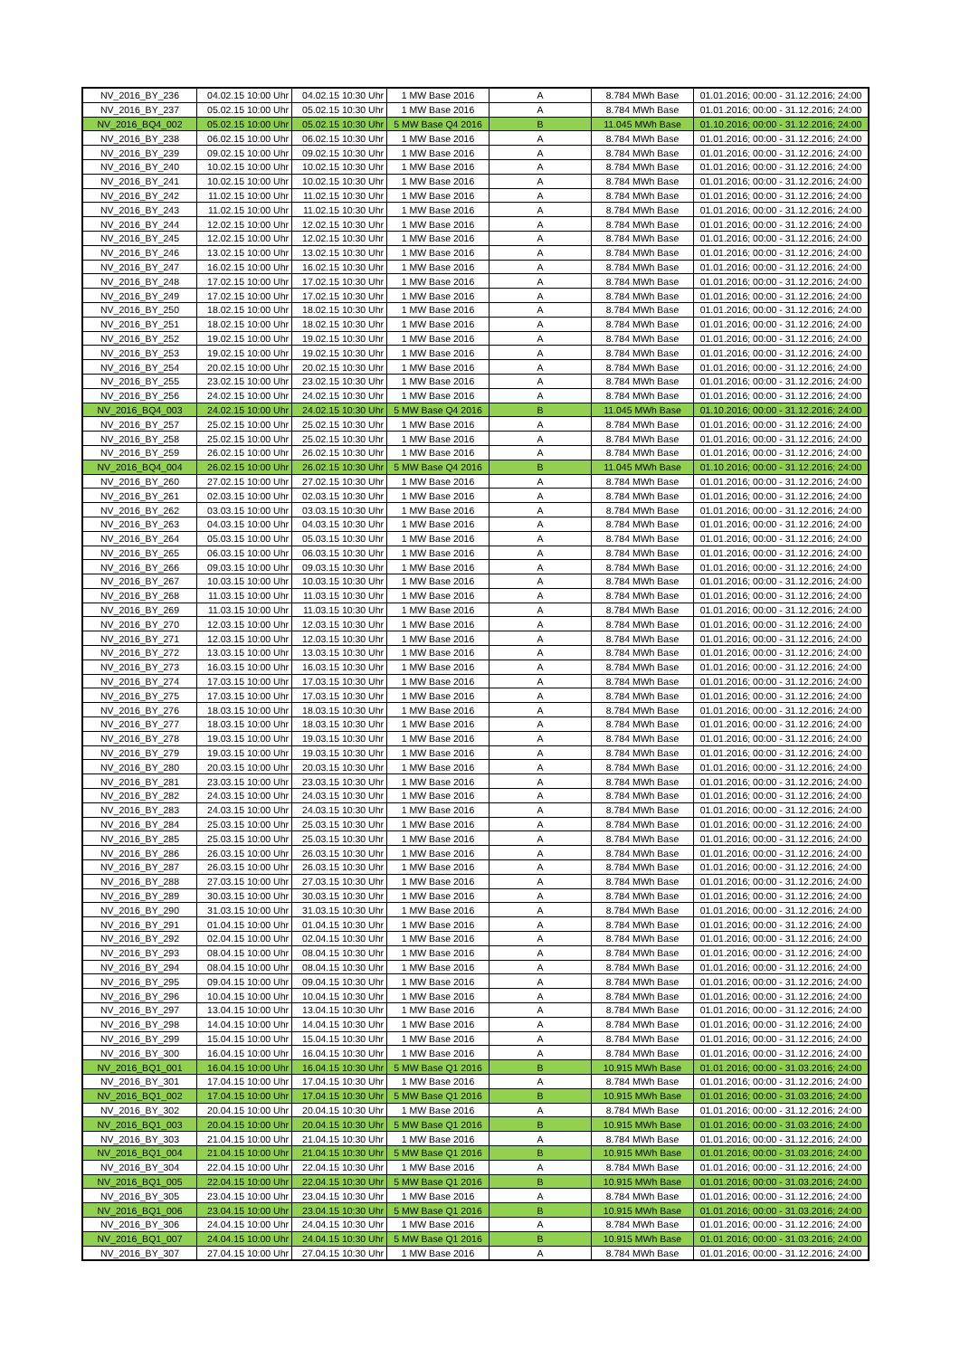| NV_2016_BY_236 | 04.02.15 10:00 Uhr | 04.02.15 10:30 Uhr | 1 MW Base 2016 | A | 8.784 MWh Base | 01.01.2016; 00:00 - 31.12.2016; 24:00 |
| NV_2016_BY_237 | 05.02.15 10:00 Uhr | 05.02.15 10:30 Uhr | 1 MW Base 2016 | A | 8.784 MWh Base | 01.01.2016; 00:00 - 31.12.2016; 24:00 |
| NV_2016_BQ4_002 | 05.02.15 10:00 Uhr | 05.02.15 10:30 Uhr | 5 MW Base Q4 2016 | B | 11.045 MWh Base | 01.10.2016; 00:00 - 31.12.2016; 24:00 |
| NV_2016_BY_238 | 06.02.15 10:00 Uhr | 06.02.15 10:30 Uhr | 1 MW Base 2016 | A | 8.784 MWh Base | 01.01.2016; 00:00 - 31.12.2016; 24:00 |
| NV_2016_BY_239 | 09.02.15 10:00 Uhr | 09.02.15 10:30 Uhr | 1 MW Base 2016 | A | 8.784 MWh Base | 01.01.2016; 00:00 - 31.12.2016; 24:00 |
| NV_2016_BY_240 | 10.02.15 10:00 Uhr | 10.02.15 10:30 Uhr | 1 MW Base 2016 | A | 8.784 MWh Base | 01.01.2016; 00:00 - 31.12.2016; 24:00 |
| NV_2016_BY_241 | 10.02.15 10:00 Uhr | 10.02.15 10:30 Uhr | 1 MW Base 2016 | A | 8.784 MWh Base | 01.01.2016; 00:00 - 31.12.2016; 24:00 |
| NV_2016_BY_242 | 11.02.15 10:00 Uhr | 11.02.15 10:30 Uhr | 1 MW Base 2016 | A | 8.784 MWh Base | 01.01.2016; 00:00 - 31.12.2016; 24:00 |
| NV_2016_BY_243 | 11.02.15 10:00 Uhr | 11.02.15 10:30 Uhr | 1 MW Base 2016 | A | 8.784 MWh Base | 01.01.2016; 00:00 - 31.12.2016; 24:00 |
| NV_2016_BY_244 | 12.02.15 10:00 Uhr | 12.02.15 10:30 Uhr | 1 MW Base 2016 | A | 8.784 MWh Base | 01.01.2016; 00:00 - 31.12.2016; 24:00 |
| NV_2016_BY_245 | 12.02.15 10:00 Uhr | 12.02.15 10:30 Uhr | 1 MW Base 2016 | A | 8.784 MWh Base | 01.01.2016; 00:00 - 31.12.2016; 24:00 |
| NV_2016_BY_246 | 13.02.15 10:00 Uhr | 13.02.15 10:30 Uhr | 1 MW Base 2016 | A | 8.784 MWh Base | 01.01.2016; 00:00 - 31.12.2016; 24:00 |
| NV_2016_BY_247 | 16.02.15 10:00 Uhr | 16.02.15 10:30 Uhr | 1 MW Base 2016 | A | 8.784 MWh Base | 01.01.2016; 00:00 - 31.12.2016; 24:00 |
| NV_2016_BY_248 | 17.02.15 10:00 Uhr | 17.02.15 10:30 Uhr | 1 MW Base 2016 | A | 8.784 MWh Base | 01.01.2016; 00:00 - 31.12.2016; 24:00 |
| NV_2016_BY_249 | 17.02.15 10:00 Uhr | 17.02.15 10:30 Uhr | 1 MW Base 2016 | A | 8.784 MWh Base | 01.01.2016; 00:00 - 31.12.2016; 24:00 |
| NV_2016_BY_250 | 18.02.15 10:00 Uhr | 18.02.15 10:30 Uhr | 1 MW Base 2016 | A | 8.784 MWh Base | 01.01.2016; 00:00 - 31.12.2016; 24:00 |
| NV_2016_BY_251 | 18.02.15 10:00 Uhr | 18.02.15 10:30 Uhr | 1 MW Base 2016 | A | 8.784 MWh Base | 01.01.2016; 00:00 - 31.12.2016; 24:00 |
| NV_2016_BY_252 | 19.02.15 10:00 Uhr | 19.02.15 10:30 Uhr | 1 MW Base 2016 | A | 8.784 MWh Base | 01.01.2016; 00:00 - 31.12.2016; 24:00 |
| NV_2016_BY_253 | 19.02.15 10:00 Uhr | 19.02.15 10:30 Uhr | 1 MW Base 2016 | A | 8.784 MWh Base | 01.01.2016; 00:00 - 31.12.2016; 24:00 |
| NV_2016_BY_254 | 20.02.15 10:00 Uhr | 20.02.15 10:30 Uhr | 1 MW Base 2016 | A | 8.784 MWh Base | 01.01.2016; 00:00 - 31.12.2016; 24:00 |
| NV_2016_BY_255 | 23.02.15 10:00 Uhr | 23.02.15 10:30 Uhr | 1 MW Base 2016 | A | 8.784 MWh Base | 01.01.2016; 00:00 - 31.12.2016; 24:00 |
| NV_2016_BY_256 | 24.02.15 10:00 Uhr | 24.02.15 10:30 Uhr | 1 MW Base 2016 | A | 8.784 MWh Base | 01.01.2016; 00:00 - 31.12.2016; 24:00 |
| NV_2016_BQ4_003 | 24.02.15 10:00 Uhr | 24.02.15 10:30 Uhr | 5 MW Base Q4 2016 | B | 11.045 MWh Base | 01.10.2016; 00:00 - 31.12.2016; 24:00 |
| NV_2016_BY_257 | 25.02.15 10:00 Uhr | 25.02.15 10:30 Uhr | 1 MW Base 2016 | A | 8.784 MWh Base | 01.01.2016; 00:00 - 31.12.2016; 24:00 |
| NV_2016_BY_258 | 25.02.15 10:00 Uhr | 25.02.15 10:30 Uhr | 1 MW Base 2016 | A | 8.784 MWh Base | 01.01.2016; 00:00 - 31.12.2016; 24:00 |
| NV_2016_BY_259 | 26.02.15 10:00 Uhr | 26.02.15 10:30 Uhr | 1 MW Base 2016 | A | 8.784 MWh Base | 01.01.2016; 00:00 - 31.12.2016; 24:00 |
| NV_2016_BQ4_004 | 26.02.15 10:00 Uhr | 26.02.15 10:30 Uhr | 5 MW Base Q4 2016 | B | 11.045 MWh Base | 01.10.2016; 00:00 - 31.12.2016; 24:00 |
| NV_2016_BY_260 | 27.02.15 10:00 Uhr | 27.02.15 10:30 Uhr | 1 MW Base 2016 | A | 8.784 MWh Base | 01.01.2016; 00:00 - 31.12.2016; 24:00 |
| NV_2016_BY_261 | 02.03.15 10:00 Uhr | 02.03.15 10:30 Uhr | 1 MW Base 2016 | A | 8.784 MWh Base | 01.01.2016; 00:00 - 31.12.2016; 24:00 |
| NV_2016_BY_262 | 03.03.15 10:00 Uhr | 03.03.15 10:30 Uhr | 1 MW Base 2016 | A | 8.784 MWh Base | 01.01.2016; 00:00 - 31.12.2016; 24:00 |
| NV_2016_BY_263 | 04.03.15 10:00 Uhr | 04.03.15 10:30 Uhr | 1 MW Base 2016 | A | 8.784 MWh Base | 01.01.2016; 00:00 - 31.12.2016; 24:00 |
| NV_2016_BY_264 | 05.03.15 10:00 Uhr | 05.03.15 10:30 Uhr | 1 MW Base 2016 | A | 8.784 MWh Base | 01.01.2016; 00:00 - 31.12.2016; 24:00 |
| NV_2016_BY_265 | 06.03.15 10:00 Uhr | 06.03.15 10:30 Uhr | 1 MW Base 2016 | A | 8.784 MWh Base | 01.01.2016; 00:00 - 31.12.2016; 24:00 |
| NV_2016_BY_266 | 09.03.15 10:00 Uhr | 09.03.15 10:30 Uhr | 1 MW Base 2016 | A | 8.784 MWh Base | 01.01.2016; 00:00 - 31.12.2016; 24:00 |
| NV_2016_BY_267 | 10.03.15 10:00 Uhr | 10.03.15 10:30 Uhr | 1 MW Base 2016 | A | 8.784 MWh Base | 01.01.2016; 00:00 - 31.12.2016; 24:00 |
| NV_2016_BY_268 | 11.03.15 10:00 Uhr | 11.03.15 10:30 Uhr | 1 MW Base 2016 | A | 8.784 MWh Base | 01.01.2016; 00:00 - 31.12.2016; 24:00 |
| NV_2016_BY_269 | 11.03.15 10:00 Uhr | 11.03.15 10:30 Uhr | 1 MW Base 2016 | A | 8.784 MWh Base | 01.01.2016; 00:00 - 31.12.2016; 24:00 |
| NV_2016_BY_270 | 12.03.15 10:00 Uhr | 12.03.15 10:30 Uhr | 1 MW Base 2016 | A | 8.784 MWh Base | 01.01.2016; 00:00 - 31.12.2016; 24:00 |
| NV_2016_BY_271 | 12.03.15 10:00 Uhr | 12.03.15 10:30 Uhr | 1 MW Base 2016 | A | 8.784 MWh Base | 01.01.2016; 00:00 - 31.12.2016; 24:00 |
| NV_2016_BY_272 | 13.03.15 10:00 Uhr | 13.03.15 10:30 Uhr | 1 MW Base 2016 | A | 8.784 MWh Base | 01.01.2016; 00:00 - 31.12.2016; 24:00 |
| NV_2016_BY_273 | 16.03.15 10:00 Uhr | 16.03.15 10:30 Uhr | 1 MW Base 2016 | A | 8.784 MWh Base | 01.01.2016; 00:00 - 31.12.2016; 24:00 |
| NV_2016_BY_274 | 17.03.15 10:00 Uhr | 17.03.15 10:30 Uhr | 1 MW Base 2016 | A | 8.784 MWh Base | 01.01.2016; 00:00 - 31.12.2016; 24:00 |
| NV_2016_BY_275 | 17.03.15 10:00 Uhr | 17.03.15 10:30 Uhr | 1 MW Base 2016 | A | 8.784 MWh Base | 01.01.2016; 00:00 - 31.12.2016; 24:00 |
| NV_2016_BY_276 | 18.03.15 10:00 Uhr | 18.03.15 10:30 Uhr | 1 MW Base 2016 | A | 8.784 MWh Base | 01.01.2016; 00:00 - 31.12.2016; 24:00 |
| NV_2016_BY_277 | 18.03.15 10:00 Uhr | 18.03.15 10:30 Uhr | 1 MW Base 2016 | A | 8.784 MWh Base | 01.01.2016; 00:00 - 31.12.2016; 24:00 |
| NV_2016_BY_278 | 19.03.15 10:00 Uhr | 19.03.15 10:30 Uhr | 1 MW Base 2016 | A | 8.784 MWh Base | 01.01.2016; 00:00 - 31.12.2016; 24:00 |
| NV_2016_BY_279 | 19.03.15 10:00 Uhr | 19.03.15 10:30 Uhr | 1 MW Base 2016 | A | 8.784 MWh Base | 01.01.2016; 00:00 - 31.12.2016; 24:00 |
| NV_2016_BY_280 | 20.03.15 10:00 Uhr | 20.03.15 10:30 Uhr | 1 MW Base 2016 | A | 8.784 MWh Base | 01.01.2016; 00:00 - 31.12.2016; 24:00 |
| NV_2016_BY_281 | 23.03.15 10:00 Uhr | 23.03.15 10:30 Uhr | 1 MW Base 2016 | A | 8.784 MWh Base | 01.01.2016; 00:00 - 31.12.2016; 24:00 |
| NV_2016_BY_282 | 24.03.15 10:00 Uhr | 24.03.15 10:30 Uhr | 1 MW Base 2016 | A | 8.784 MWh Base | 01.01.2016; 00:00 - 31.12.2016; 24:00 |
| NV_2016_BY_283 | 24.03.15 10:00 Uhr | 24.03.15 10:30 Uhr | 1 MW Base 2016 | A | 8.784 MWh Base | 01.01.2016; 00:00 - 31.12.2016; 24:00 |
| NV_2016_BY_284 | 25.03.15 10:00 Uhr | 25.03.15 10:30 Uhr | 1 MW Base 2016 | A | 8.784 MWh Base | 01.01.2016; 00:00 - 31.12.2016; 24:00 |
| NV_2016_BY_285 | 25.03.15 10:00 Uhr | 25.03.15 10:30 Uhr | 1 MW Base 2016 | A | 8.784 MWh Base | 01.01.2016; 00:00 - 31.12.2016; 24:00 |
| NV_2016_BY_286 | 26.03.15 10:00 Uhr | 26.03.15 10:30 Uhr | 1 MW Base 2016 | A | 8.784 MWh Base | 01.01.2016; 00:00 - 31.12.2016; 24:00 |
| NV_2016_BY_287 | 26.03.15 10:00 Uhr | 26.03.15 10:30 Uhr | 1 MW Base 2016 | A | 8.784 MWh Base | 01.01.2016; 00:00 - 31.12.2016; 24:00 |
| NV_2016_BY_288 | 27.03.15 10:00 Uhr | 27.03.15 10:30 Uhr | 1 MW Base 2016 | A | 8.784 MWh Base | 01.01.2016; 00:00 - 31.12.2016; 24:00 |
| NV_2016_BY_289 | 30.03.15 10:00 Uhr | 30.03.15 10:30 Uhr | 1 MW Base 2016 | A | 8.784 MWh Base | 01.01.2016; 00:00 - 31.12.2016; 24:00 |
| NV_2016_BY_290 | 31.03.15 10:00 Uhr | 31.03.15 10:30 Uhr | 1 MW Base 2016 | A | 8.784 MWh Base | 01.01.2016; 00:00 - 31.12.2016; 24:00 |
| NV_2016_BY_291 | 01.04.15 10:00 Uhr | 01.04.15 10:30 Uhr | 1 MW Base 2016 | A | 8.784 MWh Base | 01.01.2016; 00:00 - 31.12.2016; 24:00 |
| NV_2016_BY_292 | 02.04.15 10:00 Uhr | 02.04.15 10:30 Uhr | 1 MW Base 2016 | A | 8.784 MWh Base | 01.01.2016; 00:00 - 31.12.2016; 24:00 |
| NV_2016_BY_293 | 08.04.15 10:00 Uhr | 08.04.15 10:30 Uhr | 1 MW Base 2016 | A | 8.784 MWh Base | 01.01.2016; 00:00 - 31.12.2016; 24:00 |
| NV_2016_BY_294 | 08.04.15 10:00 Uhr | 08.04.15 10:30 Uhr | 1 MW Base 2016 | A | 8.784 MWh Base | 01.01.2016; 00:00 - 31.12.2016; 24:00 |
| NV_2016_BY_295 | 09.04.15 10:00 Uhr | 09.04.15 10:30 Uhr | 1 MW Base 2016 | A | 8.784 MWh Base | 01.01.2016; 00:00 - 31.12.2016; 24:00 |
| NV_2016_BY_296 | 10.04.15 10:00 Uhr | 10.04.15 10:30 Uhr | 1 MW Base 2016 | A | 8.784 MWh Base | 01.01.2016; 00:00 - 31.12.2016; 24:00 |
| NV_2016_BY_297 | 13.04.15 10:00 Uhr | 13.04.15 10:30 Uhr | 1 MW Base 2016 | A | 8.784 MWh Base | 01.01.2016; 00:00 - 31.12.2016; 24:00 |
| NV_2016_BY_298 | 14.04.15 10:00 Uhr | 14.04.15 10:30 Uhr | 1 MW Base 2016 | A | 8.784 MWh Base | 01.01.2016; 00:00 - 31.12.2016; 24:00 |
| NV_2016_BY_299 | 15.04.15 10:00 Uhr | 15.04.15 10:30 Uhr | 1 MW Base 2016 | A | 8.784 MWh Base | 01.01.2016; 00:00 - 31.12.2016; 24:00 |
| NV_2016_BY_300 | 16.04.15 10:00 Uhr | 16.04.15 10:30 Uhr | 1 MW Base 2016 | A | 8.784 MWh Base | 01.01.2016; 00:00 - 31.12.2016; 24:00 |
| NV_2016_BQ1_001 | 16.04.15 10:00 Uhr | 16.04.15 10:30 Uhr | 5 MW Base Q1 2016 | B | 10.915 MWh Base | 01.01.2016; 00:00 - 31.03.2016; 24:00 |
| NV_2016_BY_301 | 17.04.15 10:00 Uhr | 17.04.15 10:30 Uhr | 1 MW Base 2016 | A | 8.784 MWh Base | 01.01.2016; 00:00 - 31.12.2016; 24:00 |
| NV_2016_BQ1_002 | 17.04.15 10:00 Uhr | 17.04.15 10:30 Uhr | 5 MW Base Q1 2016 | B | 10.915 MWh Base | 01.01.2016; 00:00 - 31.03.2016; 24:00 |
| NV_2016_BY_302 | 20.04.15 10:00 Uhr | 20.04.15 10:30 Uhr | 1 MW Base 2016 | A | 8.784 MWh Base | 01.01.2016; 00:00 - 31.12.2016; 24:00 |
| NV_2016_BQ1_003 | 20.04.15 10:00 Uhr | 20.04.15 10:30 Uhr | 5 MW Base Q1 2016 | B | 10.915 MWh Base | 01.01.2016; 00:00 - 31.03.2016; 24:00 |
| NV_2016_BY_303 | 21.04.15 10:00 Uhr | 21.04.15 10:30 Uhr | 1 MW Base 2016 | A | 8.784 MWh Base | 01.01.2016; 00:00 - 31.12.2016; 24:00 |
| NV_2016_BQ1_004 | 21.04.15 10:00 Uhr | 21.04.15 10:30 Uhr | 5 MW Base Q1 2016 | B | 10.915 MWh Base | 01.01.2016; 00:00 - 31.03.2016; 24:00 |
| NV_2016_BY_304 | 22.04.15 10:00 Uhr | 22.04.15 10:30 Uhr | 1 MW Base 2016 | A | 8.784 MWh Base | 01.01.2016; 00:00 - 31.12.2016; 24:00 |
| NV_2016_BQ1_005 | 22.04.15 10:00 Uhr | 22.04.15 10:30 Uhr | 5 MW Base Q1 2016 | B | 10.915 MWh Base | 01.01.2016; 00:00 - 31.03.2016; 24:00 |
| NV_2016_BY_305 | 23.04.15 10:00 Uhr | 23.04.15 10:30 Uhr | 1 MW Base 2016 | A | 8.784 MWh Base | 01.01.2016; 00:00 - 31.12.2016; 24:00 |
| NV_2016_BQ1_006 | 23.04.15 10:00 Uhr | 23.04.15 10:30 Uhr | 5 MW Base Q1 2016 | B | 10.915 MWh Base | 01.01.2016; 00:00 - 31.03.2016; 24:00 |
| NV_2016_BY_306 | 24.04.15 10:00 Uhr | 24.04.15 10:30 Uhr | 1 MW Base 2016 | A | 8.784 MWh Base | 01.01.2016; 00:00 - 31.12.2016; 24:00 |
| NV_2016_BQ1_007 | 24.04.15 10:00 Uhr | 24.04.15 10:30 Uhr | 5 MW Base Q1 2016 | B | 10.915 MWh Base | 01.01.2016; 00:00 - 31.03.2016; 24:00 |
| NV_2016_BY_307 | 27.04.15 10:00 Uhr | 27.04.15 10:30 Uhr | 1 MW Base 2016 | A | 8.784 MWh Base | 01.01.2016; 00:00 - 31.12.2016; 24:00 |